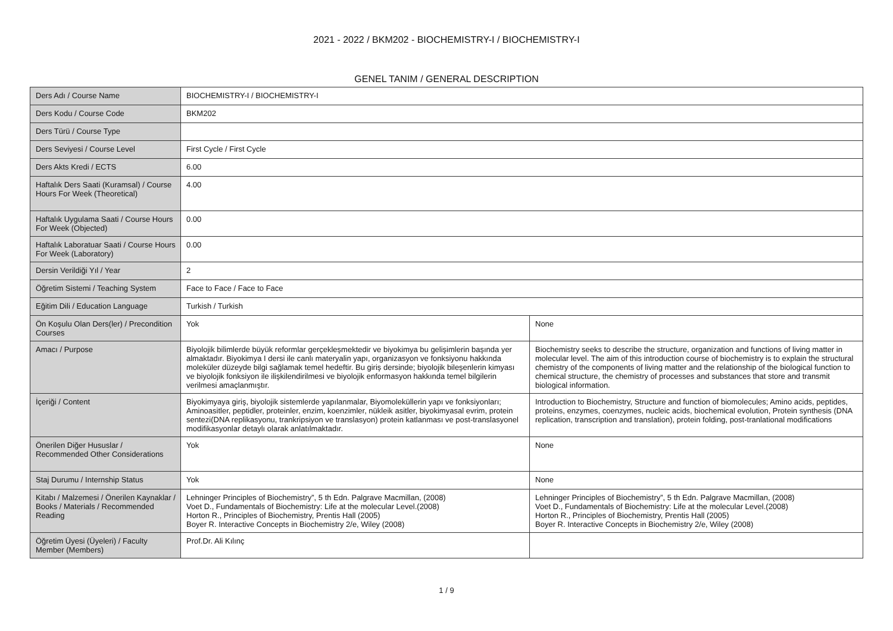2021 - 2022 / BKM202 - BIOCHEMISTRY-I / BIOCHEMISTRY-I
GENEL TANIM / GENERAL DESCRIPTION
| Ders Adı / Course Name | BIOCHEMISTRY-I / BIOCHEMISTRY-I | |
| Ders Kodu / Course Code | BKM202 | |
| Ders Türü / Course Type | | |
| Ders Seviyesi / Course Level | First Cycle / First Cycle | |
| Ders Akts Kredi / ECTS | 6.00 | |
| Haftalık Ders Saati (Kuramsal) / Course Hours For Week (Theoretical) | 4.00 | |
| Haftalık Uygulama Saati / Course Hours For Week (Objected) | 0.00 | |
| Haftalık Laboratuar Saati / Course Hours For Week (Laboratory) | 0.00 | |
| Dersin Verildiği Yıl / Year | 2 | |
| Öğretim Sistemi / Teaching System | Face to Face / Face to Face | |
| Eğitim Dili / Education Language | Turkish / Turkish | |
| Ön Koşulu Olan Ders(ler) / Precondition Courses | Yok | None |
| Amacı / Purpose | Biyolojik bilimlerde büyük reformlar gerçekleşmektedir ve biyokimya bu gelişimlerin başında yer almaktadır. Biyokimya I dersi ile canlı materyalin yapı, organizasyon ve fonksiyonu hakkında moleküler düzeyde bilgi sağlamak temel hedeftir. Bu giriş dersinde; biyolojik bileşenlerin kimyası ve biyolojik fonksiyon ile ilişkilendirilmesi ve biyolojik enformasyon hakkında temel bilgilerin verilmesi amaçlanmıştır. | Biochemistry seeks to describe the structure, organization and functions of living matter in molecular level. The aim of this introduction course of biochemistry is to explain the structural chemistry of the components of living matter and the relationship of the biological function to chemical structure, the chemistry of processes and substances that store and transmit biological information. |
| İçeriği / Content | Biyokimyaya giriş, biyolojik sistemlerde yapılanmalar, Biyomoleküllerin yapı ve fonksiyonları; Aminoasitler, peptidler, proteinler, enzim, koenzimler, nükleik asitler, biyokimyasal evrim, protein sentezi(DNA replikasyonu, trankripsiyon ve translasyon) protein katlanması ve post-translasyonel modifikasyonlar detaylı olarak anlatılmaktadır. | Introduction to Biochemistry, Structure and function of biomolecules; Amino acids, peptides, proteins, enzymes, coenzymes, nucleic acids, biochemical evolution, Protein synthesis (DNA replication, transcription and translation), protein folding, post-tranlational modifications |
| Önerilen Diğer Hususlar / Recommended Other Considerations | Yok | None |
| Staj Durumu / Internship Status | Yok | None |
| Kitabı / Malzemesi / Önerilen Kaynaklar / Books / Materials / Recommended Reading | Lehninger Principles of Biochemistry”, 5 th Edn. Palgrave Macmillan, (2008) Voet D., Fundamentals of Biochemistry: Life at the molecular Level.(2008) Horton R., Principles of Biochemistry, Prentis Hall (2005) Boyer R. Interactive Concepts in Biochemistry 2/e, Wiley (2008) | Lehninger Principles of Biochemistry”, 5 th Edn. Palgrave Macmillan, (2008) Voet D., Fundamentals of Biochemistry: Life at the molecular Level.(2008) Horton R., Principles of Biochemistry, Prentis Hall (2005) Boyer R. Interactive Concepts in Biochemistry 2/e, Wiley (2008) |
| Öğretim Üyesi (Üyeleri) / Faculty Member (Members) | Prof.Dr. Ali Kılınç | |
1 / 9